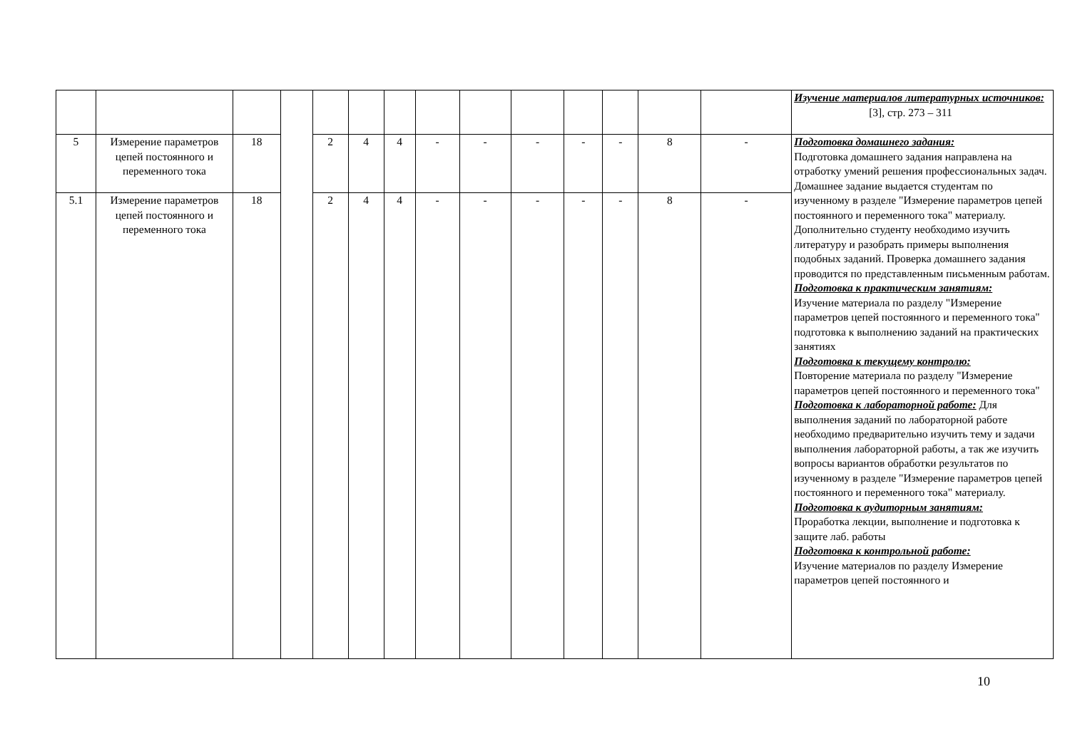| | | | | | | | | | | | | | | Изучение материалов литературных источников: [3], стр. 273 – 311 |
| 5 | Измерение параметров цепей постоянного и переменного тока | 18 | | 2 | 4 | 4 | - | - | - | - | - | 8 | - | Подготовка домашнего задания: Подготовка домашнего задания направлена на отработку умений решения профессиональных задач. Домашнее задание выдается студентам по изученному в разделе "Измерение параметров цепей постоянного и переменного тока" материалу. Дополнительно студенту необходимо изучить литературу и разобрать примеры выполнения подобных заданий. Проверка домашнего задания проводится по представленным письменным работам. Подготовка к практическим занятиям: Изучение материала по разделу "Измерение параметров цепей постоянного и переменного тока" подготовка к выполнению заданий на практических занятиях Подготовка к текущему контролю: Повторение материала по разделу "Измерение параметров цепей постоянного и переменного тока" Подготовка к лабораторной работе: Для выполнения заданий по лабораторной работе необходимо предварительно изучить тему и задачи выполнения лабораторной работы, а так же изучить вопросы вариантов обработки результатов по изученному в разделе "Измерение параметров цепей постоянного и переменного тока" материалу. Подготовка к аудиторным занятиям: Проработка лекции, выполнение и подготовка к защите лаб. работы Подготовка к контрольной работе: Изучение материалов по разделу Измерение параметров цепей постоянного и |
| 5.1 | Измерение параметров цепей постоянного и переменного тока | 18 | | 2 | 4 | 4 | - | - | - | - | - | 8 | - | |
10